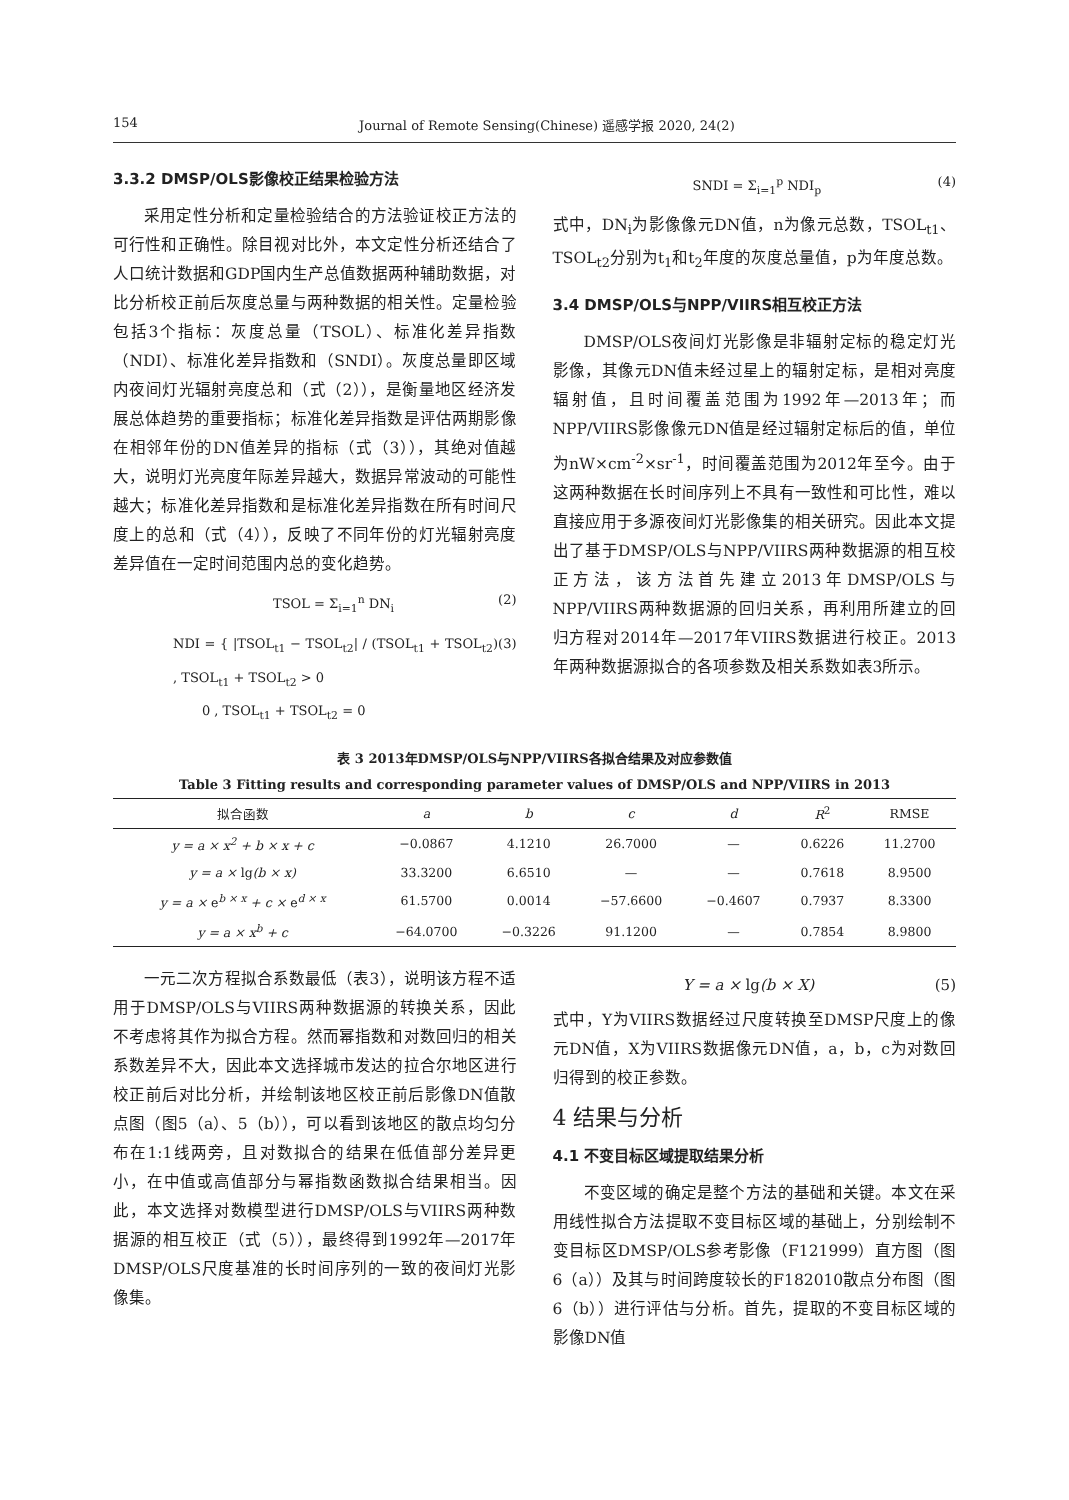154 Journal of Remote Sensing(Chinese) 遥感学报 2020, 24(2)
3.3.2 DMSP/OLS影像校正结果检验方法
采用定性分析和定量检验结合的方法验证校正方法的可行性和正确性。除目视对比外，本文定性分析还结合了人口统计数据和GDP国内生产总值数据两种辅助数据，对比分析校正前后灰度总量与两种数据的相关性。定量检验包括3个指标：灰度总量（TSOL）、标准化差异指数（NDI）、标准化差异指数和（SNDI）。灰度总量即区域内夜间灯光辐射亮度总和（式（2）），是衡量地区经济发展总体趋势的重要指标；标准化差异指数是评估两期影像在相邻年份的DN值差异的指标（式（3）），其绝对值越大，说明灯光亮度年际差异越大，数据异常波动的可能性越大；标准化差异指数和是标准化差异指数在所有时间尺度上的总和（式（4）），反映了不同年份的灯光辐射亮度差异值在一定时间范围内总的变化趋势。
TSOL = Σ<sub>i=1</sub><sup>n</sup> DN<sub>i</sub> (2)
NDI = { |TSOL<sub>t1</sub> − TSOL<sub>t2</sub>| / (TSOL<sub>t1</sub> + TSOL<sub>t2</sub>) , TSOL<sub>t1</sub> + TSOL<sub>t2</sub> > 0
0 , TSOL<sub>t1</sub> + TSOL<sub>t2</sub> = 0 (3)
SNDI = Σ<sub>i=1</sub><sup>p</sup> NDI<sub>p</sub> (4)
式中，DN<sub>i</sub>为影像像元DN值，n为像元总数，TSOL<sub>t1</sub>、TSOL<sub>t2</sub>分别为t<sub>1</sub>和t<sub>2</sub>年度的灰度总量值，p为年度总数。
3.4 DMSP/OLS与NPP/VIIRS相互校正方法
DMSP/OLS夜间灯光影像是非辐射定标的稳定灯光影像，其像元DN值未经过星上的辐射定标，是相对亮度辐射值，且时间覆盖范围为1992年—2013年；而NPP/VIIRS影像像元DN值是经过辐射定标后的值，单位为nW×cm<sup>-2</sup>×sr<sup>-1</sup>，时间覆盖范围为2012年至今。由于这两种数据在长时间序列上不具有一致性和可比性，难以直接应用于多源夜间灯光影像集的相关研究。因此本文提出了基于DMSP/OLS与NPP/VIIRS两种数据源的相互校正方法，该方法首先建立2013年DMSP/OLS与NPP/VIIRS两种数据源的回归关系，再利用所建立的回归方程对2014年—2017年VIIRS数据进行校正。2013年两种数据源拟合的各项参数及相关系数如表3所示。
表 3 2013年DMSP/OLS与NPP/VIIRS各拟合结果及对应参数值
Table 3 Fitting results and corresponding parameter values of DMSP/OLS and NPP/VIIRS in 2013
| 拟合函数 | a | b | c | d | R<sup>2</sup> | RMSE |
| --- | --- | --- | --- | --- | --- | --- |
| y = a × x<sup>2</sup> + b × x + c | −0.0867 | 4.1210 | 26.7000 | — | 0.6226 | 11.2700 |
| y = a × lg (b × x) | 33.3200 | 6.6510 | — | — | 0.7618 | 8.9500 |
| y = a × e<sup>b × x</sup> + c × e<sup>d × x</sup> | 61.5700 | 0.0014 | −57.6600 | −0.4607 | 0.7937 | 8.3300 |
| y = a × x<sup>b</sup> + c | −64.0700 | −0.3226 | 91.1200 | — | 0.7854 | 8.9800 |
一元二次方程拟合系数最低（表3），说明该方程不适用于DMSP/OLS与VIIRS两种数据源的转换关系，因此不考虑将其作为拟合方程。然而幂指数和对数回归的相关系数差异不大，因此本文选择城市发达的拉合尔地区进行校正前后对比分析，并绘制该地区校正前后影像DN值散点图（图5（a）、5（b）），可以看到该地区的散点均匀分布在1:1线两旁，且对数拟合的结果在低值部分差异更小，在中值或高值部分与幂指数函数拟合结果相当。因此，本文选择对数模型进行DMSP/OLS与VIIRS两种数据源的相互校正（式（5）），最终得到1992年—2017年DMSP/OLS尺度基准的长时间序列的一致的夜间灯光影像集。
Y = a × lg(b × X) (5)
式中，Y为VIIRS数据经过尺度转换至DMSP尺度上的像元DN值，X为VIIRS数据像元DN值，a，b，c为对数回归得到的校正参数。
4 结果与分析
4.1 不变目标区域提取结果分析
不变区域的确定是整个方法的基础和关键。本文在采用线性拟合方法提取不变目标区域的基础上，分别绘制不变目标区DMSP/OLS参考影像（F121999）直方图（图6（a））及其与时间跨度较长的F182010散点分布图（图6（b））进行评估与分析。首先，提取的不变目标区域的影像DN值